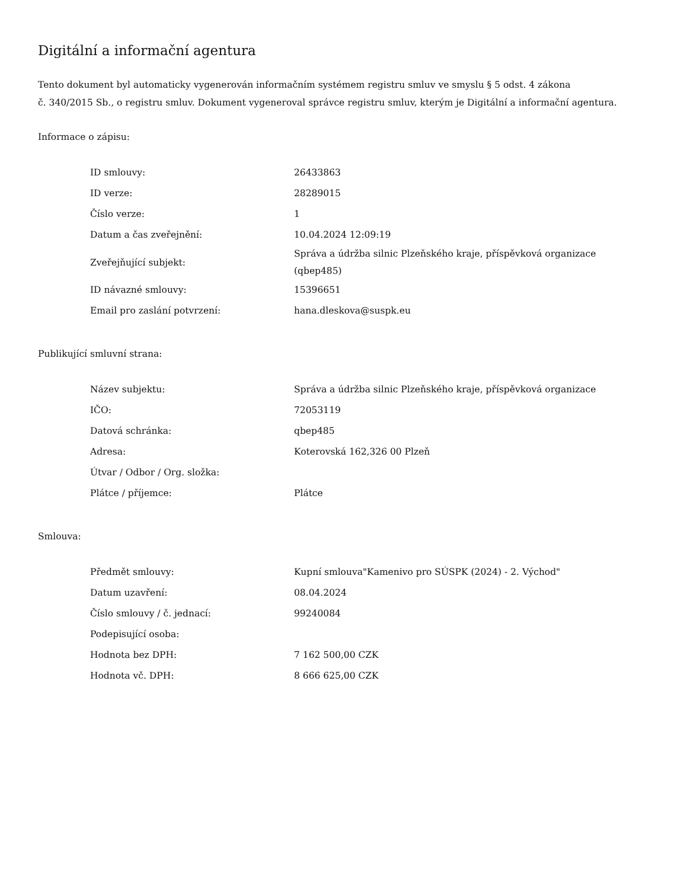Digitální a informační agentura
Tento dokument byl automaticky vygenerován informačním systémem registru smluv ve smyslu § 5 odst. 4 zákona
č. 340/2015 Sb., o registru smluv. Dokument vygeneroval správce registru smluv, kterým je Digitální a informační agentura.
Informace o zápisu:
| ID smlouvy: | 26433863 |
| ID verze: | 28289015 |
| Číslo verze: | 1 |
| Datum a čas zveřejnění: | 10.04.2024 12:09:19 |
| Zveřejňující subjekt: | Správa a údržba silnic Plzeňského kraje, příspěvková organizace (qbep485) |
| ID návazné smlouvy: | 15396651 |
| Email pro zaslání potvrzení: | hana.dleskova@suspk.eu |
Publikující smluvní strana:
| Název subjektu: | Správa a údržba silnic Plzeňského kraje, příspěvková organizace |
| IČO: | 72053119 |
| Datová schránka: | qbep485 |
| Adresa: | Koterovská 162,326 00 Plzeň |
| Útvar / Odbor / Org. složka: | |
| Plátce / příjemce: | Plátce |
Smlouva:
| Předmět smlouvy: | Kupní smlouva"Kamenivo pro SÚSPK (2024) - 2. Východ" |
| Datum uzavření: | 08.04.2024 |
| Číslo smlouvy / č. jednací: | 99240084 |
| Podepisující osoba: | |
| Hodnota bez DPH: | 7 162 500,00 CZK |
| Hodnota vč. DPH: | 8 666 625,00 CZK |